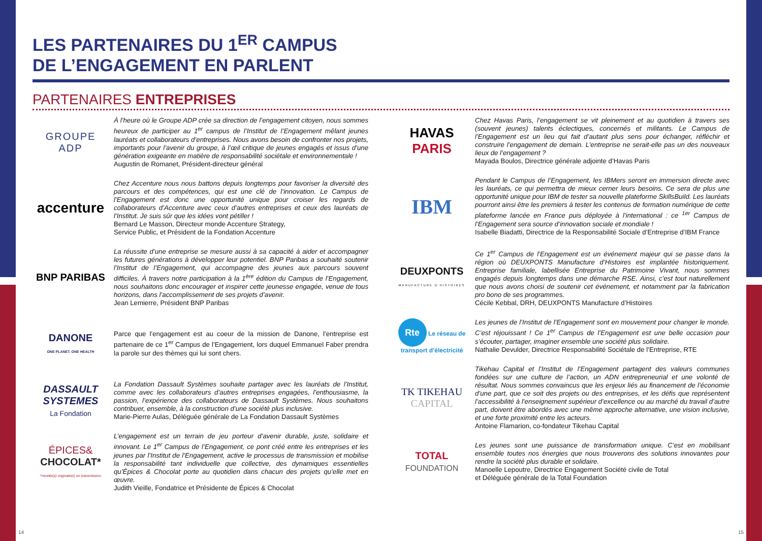LES PARTENAIRES DU 1<sup>ER</sup> CAMPUS
DE L’ENGAGEMENT EN PARLENT
PARTENAIRES ENTREPRISES
GROUPE ADP
À l’heure où le Groupe ADP crée sa direction de l’engagement citoyen, nous sommes heureux de participer au 1<sup>er</sup> campus de l’Institut de l’Engagement mêlant jeunes lauréats et collaborateurs d’entreprises. Nous avons besoin de confronter nos projets, importants pour l’avenir du groupe, à l’œil critique de jeunes engagés et issus d’une génération exigeante en matière de responsabilité sociétale et environnementale !
Augustin de Romanet, Président-directeur général
accenture
Chez Accenture nous nous battons depuis longtemps pour favoriser la diversité des parcours et des compétences, qui est une clé de l’innovation. Le Campus de l’Engagement est donc une opportunité unique pour croiser les regards de collaborateurs d’Accenture avec ceux d’autres entreprises et ceux des lauréats de l’Institut. Je suis sûr que les idées vont pétiller !
Bernard Le Masson, Directeur monde Accenture Strategy,
Service Public, et Président de la Fondation Accenture
BNP PARIBAS
La réussite d’une entreprise se mesure aussi à sa capacité à aider et accompagner les futures générations à développer leur potentiel. BNP Paribas a souhaité soutenir l’Institut de l’Engagement, qui accompagne des jeunes aux parcours souvent difficiles. À travers notre participation à la 1<sup>ère</sup> édition du Campus de l’Engagement, nous souhaitons donc encourager et inspirer cette jeunesse engagée, venue de tous horizons, dans l’accomplissement de ses projets d’avenir.
Jean Lemierre, Président BNP Paribas
DANONE
ONE PLANET. ONE HEALTH
Parce que l’engagement est au coeur de la mission de Danone, l’entreprise est partenaire de ce 1<sup>er</sup> Campus de l’Engagement, lors duquel Emmanuel Faber prendra la parole sur des thèmes qui lui sont chers.
DASSAULT SYSTEMES
La Fondation
La Fondation Dassault Systèmes souhaite partager avec les lauréats de l’Institut, comme avec les collaborateurs d’autres entreprises engagées, l’enthousiasme, la passion, l’expérience des collaborateurs de Dassault Systèmes. Nous souhaitons contribuer, ensemble, à la construction d’une société plus inclusive.
Marie-Pierre Aulas, Déléguée générale de La Fondation Dassault Systèmes
ÉPICES&
CHOCOLAT*
*recette(s) originale(s) en transmission
L’engagement est un terrain de jeu porteur d’avenir durable, juste, solidaire et innovant. Le 1<sup>er</sup> Campus de l’Engagement, ce pont créé entre les entreprises et les jeunes par l’Institut de l’Engagement, active le processus de transmission et mobilise la responsabilité tant individuelle que collective, des dynamiques essentielles qu’Épices & Chocolat porte au quotidien dans chacun des projets qu’elle met en œuvre.
Judith Vieille, Fondatrice et Présidente de Épices & Chocolat
HAVAS
PARIS
Chez Havas Paris, l’engagement se vit pleinement et au quotidien à travers ses (souvent jeunes) talents éclectiques, concernés et militants. Le Campus de l’Engagement est un lieu qui fait d’autant plus sens pour échanger, réfléchir et construire l’engagement de demain. L’entreprise ne serait-elle pas un des nouveaux lieux de l’engagement ?
Mayada Boulos, Directrice générale adjointe d’Havas Paris
IBM
Pendant le Campus de l’Engagement, les IBMers seront en immersion directe avec les lauréats, ce qui permettra de mieux cerner leurs besoins. Ce sera de plus une opportunité unique pour IBM de tester sa nouvelle plateforme SkillsBuild. Les lauréats pourront ainsi être les premiers à tester les contenus de formation numérique de cette plateforme lancée en France puis déployée à l’international : ce <sup>1er</sup> Campus de l’Engagement sera source d’innovation sociale et mondiale !
Isabelle Biadatti, Directrice de la Responsabilité Sociale d’Entreprise d’IBM France
DEUXPONTS
MANUFACTURE D’HISTOIRES
Ce 1<sup>er</sup> Campus de l’Engagement est un événement majeur qui se passe dans la région où DEUXPONTS Manufacture d’Histoires est implantée historiquement. Entreprise familiale, labellisée Entreprise du Patrimoine Vivant, nous sommes engagés depuis longtemps dans une démarche RSE. Ainsi, c’est tout naturellement que nous avons choisi de soutenir cet événement, et notamment par la fabrication pro bono de ses programmes.
Cécile Kebbal, DRH, DEUXPONTS Manufacture d’Histoires
Rte Le réseau de transport d’électricité
Les jeunes de l’Institut de l’Engagement sont en mouvement pour changer le monde. C’est réjouissant ! Ce 1<sup>er</sup> Campus de l’Engagement est une belle occasion pour s’écouter, partager, imaginer ensemble une société plus solidaire.
Nathalie Devulder, Directrice Responsabilité Sociétale de l’Entreprise, RTE
TK TIKEHAU
CAPITAL
Tikehau Capital et l’Institut de l’Engagement partagent des valeurs communes fondées sur une culture de l’action, un ADN entrepreneurial et une volonté de résultat. Nous sommes convaincus que les enjeux liés au financement de l’économie d’une part, que ce soit des projets ou des entreprises, et les défis que représentent l’accessibilité à l’enseignement supérieur d’excellence ou au marché du travail d’autre part, doivent être abordés avec une même approche alternative, une vision inclusive, et une forte proximité entre les acteurs.
Antoine Flamarion, co-fondateur Tikehau Capital
TOTAL
FOUNDATION
Les jeunes sont une puissance de transformation unique. C’est en mobilisant ensemble toutes nos énergies que nous trouverons des solutions innovantes pour rendre la société plus durable et solidaire.
Manoelle Lepoutre, Directrice Engagement Société civile de Total
et Déléguée générale de la Total Foundation
14 15